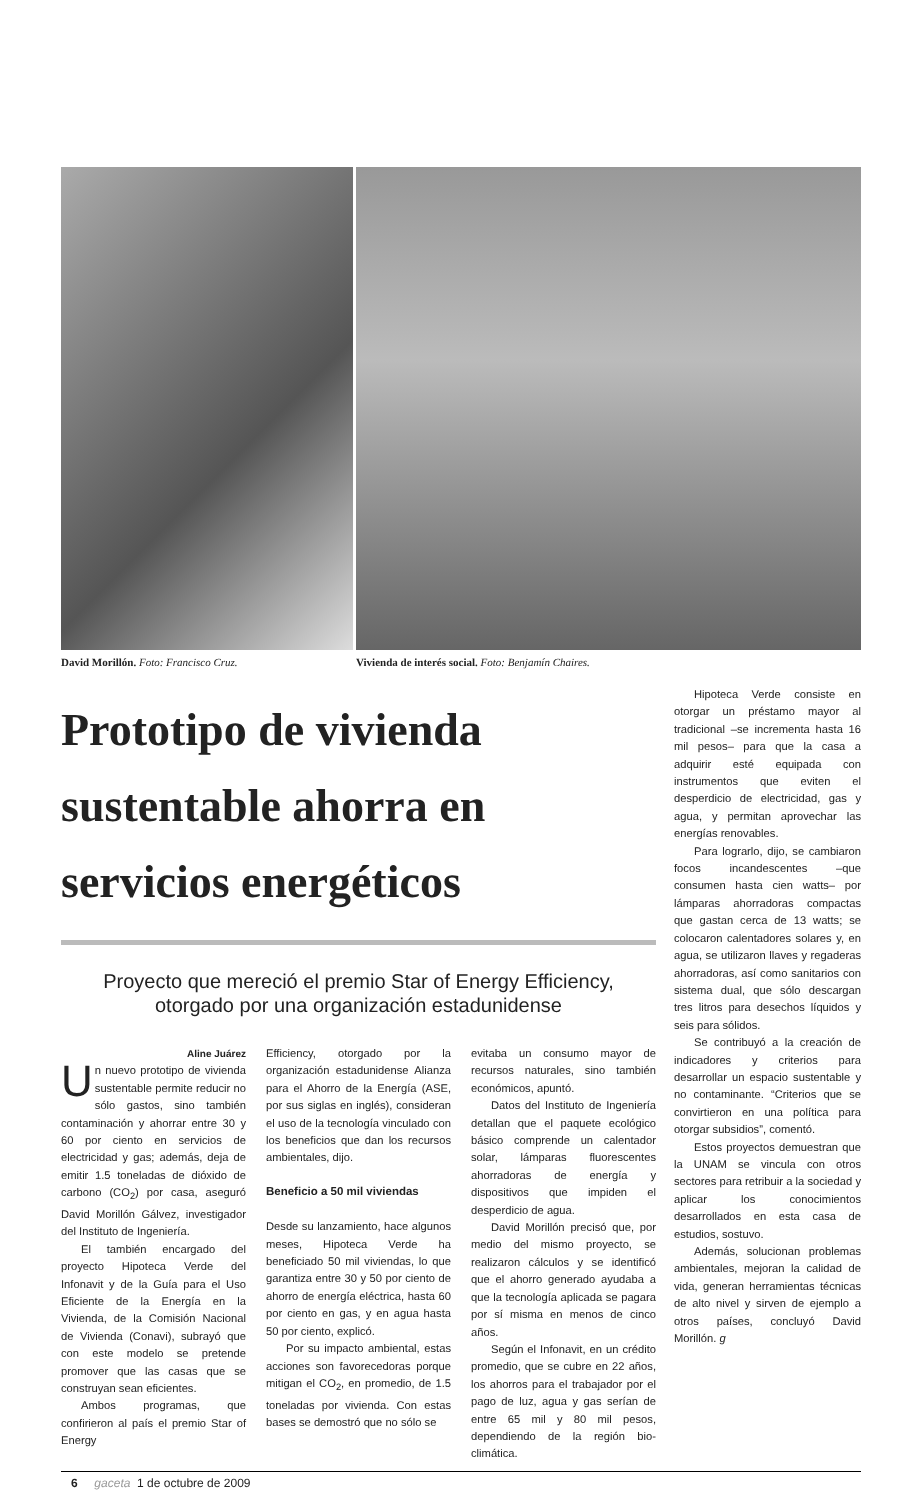David Morillón. Foto: Francisco Cruz. Vivienda de interés social. Foto: Benjamín Chaires.
Prototipo de vivienda sustentable ahorra en servicios energéticos
Proyecto que mereció el premio Star of Energy Efficiency,
otorgado por una organización estadunidense
Aline Juárez
Un nuevo prototipo de vivienda sustentable permite reducir no sólo gastos, sino también contaminación y ahorrar entre 30 y 60 por ciento en servicios de electricidad y gas; además, deja de emitir 1.5 toneladas de dióxido de carbono (CO<sub>2</sub>) por casa, aseguró David Morillón Gálvez, investigador del Instituto de Ingeniería.
El también encargado del proyecto Hipoteca Verde del Infonavit y de la Guía para el Uso Eficiente de la Energía en la Vivienda, de la Comisión Nacional de Vivienda (Conavi), subrayó que con este modelo se pretende promover que las casas que se construyan sean eficientes.
Ambos programas, que confirieron al país el premio Star of Energy
Efficiency, otorgado por la organización estadunidense Alianza para el Ahorro de la Energía (ASE, por sus siglas en inglés), consideran el uso de la tecnología vinculado con los beneficios que dan los recursos ambientales, dijo.
Beneficio a 50 mil viviendas
Desde su lanzamiento, hace algunos meses, Hipoteca Verde ha beneficiado 50 mil viviendas, lo que garantiza entre 30 y 50 por ciento de ahorro de energía eléctrica, hasta 60 por ciento en gas, y en agua hasta 50 por ciento, explicó.
Por su impacto ambiental, estas acciones son favorecedoras porque mitigan el CO<sub>2</sub>, en promedio, de 1.5 toneladas por vivienda. Con estas bases se demostró que no sólo se
evitaba un consumo mayor de recursos naturales, sino también económicos, apuntó.
Datos del Instituto de Ingeniería detallan que el paquete ecológico básico comprende un calentador solar, lámparas fluorescentes ahorradoras de energía y dispositivos que impiden el desperdicio de agua.
David Morillón precisó que, por medio del mismo proyecto, se realizaron cálculos y se identificó que el ahorro generado ayudaba a que la tecnología aplicada se pagara por sí misma en menos de cinco años.
Según el Infonavit, en un crédito promedio, que se cubre en 22 años, los ahorros para el trabajador por el pago de luz, agua y gas serían de entre 65 mil y 80 mil pesos, dependiendo de la región bio-climática.
Hipoteca Verde consiste en otorgar un préstamo mayor al tradicional –se incrementa hasta 16 mil pesos– para que la casa a adquirir esté equipada con instrumentos que eviten el desperdicio de electricidad, gas y agua, y permitan aprovechar las energías renovables.
Para lograrlo, dijo, se cambiaron focos incandescentes –que consumen hasta cien watts– por lámparas ahorradoras compactas que gastan cerca de 13 watts; se colocaron calentadores solares y, en agua, se utilizaron llaves y regaderas ahorradoras, así como sanitarios con sistema dual, que sólo descargan tres litros para desechos líquidos y seis para sólidos.
Se contribuyó a la creación de indicadores y criterios para desarrollar un espacio sustentable y no contaminante. “Criterios que se convirtieron en una política para otorgar subsidios”, comentó.
Estos proyectos demuestran que la UNAM se vincula con otros sectores para retribuir a la sociedad y aplicar los conocimientos desarrollados en esta casa de estudios, sostuvo.
Además, solucionan problemas ambientales, mejoran la calidad de vida, generan herramientas técnicas de alto nivel y sirven de ejemplo a otros países, concluyó David Morillón. g
6 gaceta 1 de octubre de 2009